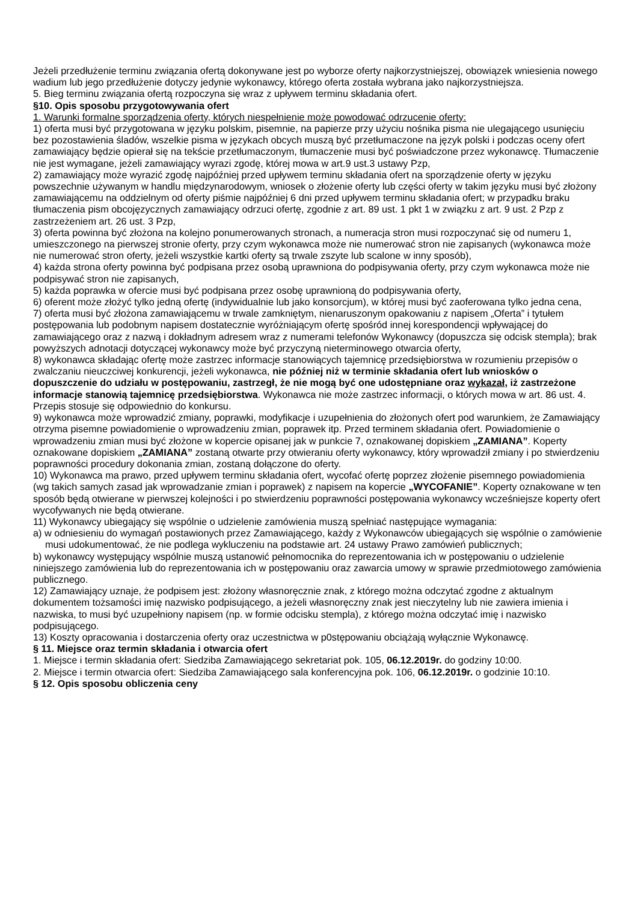Jeżeli przedłużenie terminu związania ofertą dokonywane jest po wyborze oferty najkorzystniejszej, obowiązek wniesienia nowego wadium lub jego przedłużenie dotyczy jedynie wykonawcy, którego oferta została wybrana jako najkorzystniejsza.
5. Bieg terminu związania ofertą rozpoczyna się wraz z upływem terminu składania ofert.
§10. Opis sposobu przygotowywania ofert
1. Warunki formalne sporządzenia oferty, których niespełnienie może powodować odrzucenie oferty:
1) oferta musi być przygotowana w języku polskim, pisemnie, na papierze przy użyciu nośnika pisma nie ulegającego usunięciu bez pozostawienia śladów, wszelkie pisma w językach obcych muszą być przetłumaczone na język polski i podczas oceny ofert zamawiający będzie opierał się na tekście przetłumaczonym, tłumaczenie musi być poświadczone przez wykonawcę. Tłumaczenie nie jest wymagane, jeżeli zamawiający wyrazi zgodę, której mowa w art.9 ust.3 ustawy Pzp,
2) zamawiający może wyrazić zgodę najpóźniej przed upływem terminu składania ofert na sporządzenie oferty w języku powszechnie używanym w handlu międzynarodowym, wniosek o złożenie oferty lub części oferty w takim języku musi być złożony zamawiającemu na oddzielnym od oferty piśmie najpóźniej 6 dni przed upływem terminu składania ofert; w przypadku braku tłumaczenia pism obcojęzycznych zamawiający odrzuci ofertę, zgodnie z art. 89 ust. 1 pkt 1 w związku z art. 9 ust. 2 Pzp z zastrzeżeniem art. 26 ust. 3 Pzp,
3) oferta powinna być złożona na kolejno ponumerowanych stronach, a numeracja stron musi rozpoczynać się od numeru 1, umieszczonego na pierwszej stronie oferty, przy czym wykonawca może nie numerować stron nie zapisanych (wykonawca może nie numerować stron oferty, jeżeli wszystkie kartki oferty są trwale zszyte lub scalone w inny sposób),
4) każda strona oferty powinna być podpisana przez osobą uprawniona do podpisywania oferty, przy czym wykonawca może nie podpisywać stron nie zapisanych,
5) każda poprawka w ofercie musi być podpisana przez osobę uprawnioną do podpisywania oferty,
6) oferent może złożyć tylko jedną ofertę (indywidualnie lub jako konsorcjum), w której musi być zaoferowana tylko jedna cena,
7) oferta musi być złożona zamawiającemu w trwale zamkniętym, nienaruszonym opakowaniu z napisem „Oferta” i tytułem postępowania lub podobnym napisem dostatecznie wyróżniającym ofertę spośród innej korespondencji wpływającej do zamawiającego oraz z nazwą i dokładnym adresem wraz z numerami telefonów Wykonawcy (dopuszcza się odcisk stempla); brak powyższych adnotacji dotyczącej wykonawcy może być przyczyną nieterminowego otwarcia oferty,
8) wykonawca składając ofertę może zastrzec informacje stanowiących tajemnicę przedsiębiorstwa w rozumieniu przepisów o zwalczaniu nieuczciwej konkurencji, jeżeli wykonawca, nie później niż w terminie składania ofert lub wniosków o dopuszczenie do udziału w postępowaniu, zastrzegł, że nie mogą być one udostępniane oraz wykazał, iż zastrzeżone informacje stanowią tajemnicę przedsiębiorstwa. Wykonawca nie może zastrzec informacji, o których mowa w art. 86 ust. 4. Przepis stosuje się odpowiednio do konkursu.
9) wykonawca może wprowadzić zmiany, poprawki, modyfikacje i uzupełnienia do złożonych ofert pod warunkiem, że Zamawiający otrzyma pisemne powiadomienie o wprowadzeniu zmian, poprawek itp. Przed terminem składania ofert. Powiadomienie o wprowadzeniu zmian musi być złożone w kopercie opisanej jak w punkcie 7, oznakowanej dopiskiem „ZAMIANA”. Koperty oznakowane dopiskiem „ZAMIANA” zostaną otwarte przy otwieraniu oferty wykonawcy, który wprowadził zmiany i po stwierdzeniu poprawności procedury dokonania zmian, zostaną dołączone do oferty.
10) Wykonawca ma prawo, przed upływem terminu składania ofert, wycofać ofertę poprzez złożenie pisemnego powiadomienia (wg takich samych zasad jak wprowadzanie zmian i poprawek) z napisem na kopercie „WYCOFANIE”. Koperty oznakowane w ten sposób będą otwierane w pierwszej kolejności i po stwierdzeniu poprawności postępowania wykonawcy wcześniejsze koperty ofert wycofywanych nie będą otwierane.
11) Wykonawcy ubiegający się wspólnie o udzielenie zamówienia muszą spełniać następujące wymagania:
a) w odniesieniu do wymagań postawionych przez Zamawiającego, każdy z Wykonawców ubiegających się wspólnie o zamówienie musi udokumentować, że nie podlega wykluczeniu na podstawie art. 24 ustawy Prawo zamówień publicznych;
b) wykonawcy występujący wspólnie muszą ustanowić pełnomocnika do reprezentowania ich w postępowaniu o udzielenie niniejszego zamówienia lub do reprezentowania ich w postępowaniu oraz zawarcia umowy w sprawie przedmiotowego zamówienia publicznego.
12) Zamawiający uznaje, że podpisem jest: złożony własnoręcznie znak, z którego można odczytać zgodne z aktualnym dokumentem tożsamości imię nazwisko podpisującego, a jeżeli własnoręczny znak jest nieczytelny lub nie zawiera imienia i nazwiska, to musi być uzupełniony napisem (np. w formie odcisku stempla), z którego można odczytać imię i nazwisko podpisującego.
13) Koszty opracowania i dostarczenia oferty oraz uczestnictwa w p0stępowaniu obciążają wyłącznie Wykonawcę.
§ 11. Miejsce oraz termin składania i otwarcia ofert
1. Miejsce i termin składania ofert: Siedziba Zamawiającego sekretariat pok. 105, 06.12.2019r. do godziny 10:00.
2. Miejsce i termin otwarcia ofert: Siedziba Zamawiającego sala konferencyjna pok. 106, 06.12.2019r. o godzinie 10:10.
§ 12. Opis sposobu obliczenia ceny